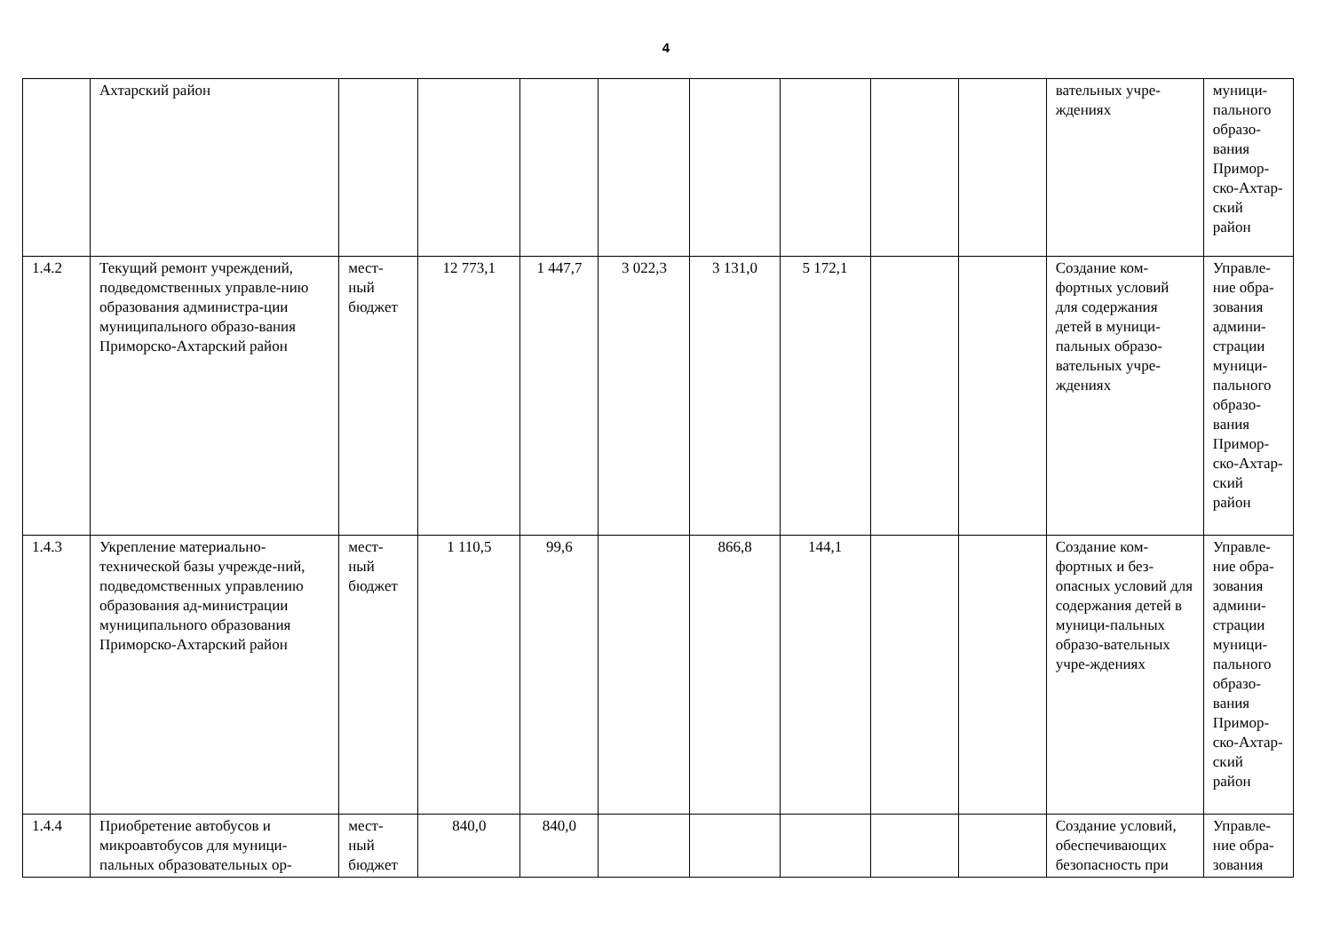4
| | Ахтарский район | | | | | | | | | вательных учре-ждениях | муници-пального образо-вания Примор-ско-Ахтар-ский район |
| 1.4.2 | Текущий ремонт учреждений, подведомственных управле-нию образования администра-ции муниципального образо-вания Приморско-Ахтарский район | мест-ный бюджет | 12 773,1 | 1 447,7 | 3 022,3 | 3 131,0 | 5 172,1 | | | Создание ком-фортных условий для содержания детей в муници-пальных образо-вательных учре-ждениях | Управле-ние обра-зования админи-страции муници-пального образо-вания Примор-ско-Ахтар-ский район |
| 1.4.3 | Укрепление материально-технической базы учрежде-ний, подведомственных управлению образования ад-министрации муниципального образования Приморско-Ахтарский район | мест-ный бюджет | 1 110,5 | 99,6 | | 866,8 | 144,1 | | | Создание ком-фортных и без-опасных условий для содержания детей в муници-пальных образо-вательных учре-ждениях | Управле-ние обра-зования админи-страции муници-пального образо-вания Примор-ско-Ахтар-ский район |
| 1.4.4 | Приобретение автобусов и микроавтобусов для муници-пальных образовательных ор- | мест-ный бюджет | 840,0 | 840,0 | | | | | | Создание условий, обеспечивающих безопасность при | Управле-ние обра-зования |